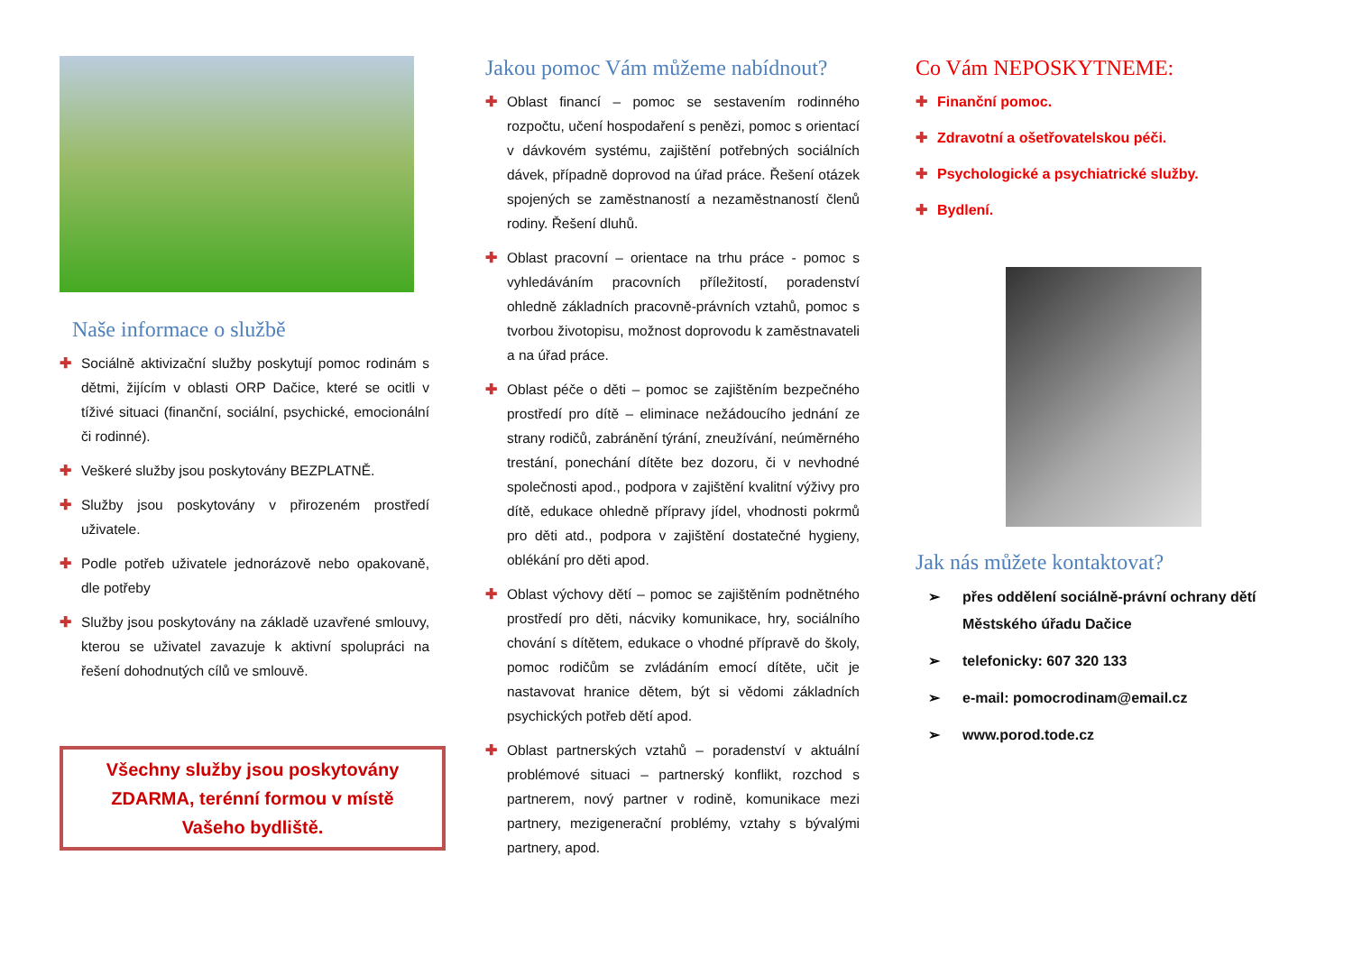Naše informace o službě
✚ Sociálně aktivizační služby poskytují pomoc rodinám s dětmi, žijícím v oblasti ORP Dačice, které se ocitli v tíživé situaci (finanční, sociální, psychické, emocionální či rodinné).
✚ Veškeré služby jsou poskytovány BEZPLATNĚ.
✚ Služby jsou poskytovány v přirozeném prostředí uživatele.
✚ Podle potřeb uživatele jednorázově nebo opakovaně, dle potřeby
✚ Služby jsou poskytovány na základě uzavřené smlouvy, kterou se uživatel zavazuje k aktivní spolupráci na řešení dohodnutých cílů ve smlouvě.
Všechny služby jsou poskytovány ZDARMA, terénní formou v místě Vašeho bydliště.
Jakou pomoc Vám můžeme nabídnout?
✚ Oblast financí – pomoc se sestavením rodinného rozpočtu, učení hospodaření s penězi, pomoc s orientací v dávkovém systému, zajištění potřebných sociálních dávek, případně doprovod na úřad práce. Řešení otázek spojených se zaměstnaností a nezaměstnaností členů rodiny. Řešení dluhů.
✚ Oblast pracovní – orientace na trhu práce - pomoc s vyhledáváním pracovních příležitostí, poradenství ohledně základních pracovně-právních vztahů, pomoc s tvorbou životopisu, možnost doprovodu k zaměstnavateli a na úřad práce.
✚ Oblast péče o děti – pomoc se zajištěním bezpečného prostředí pro dítě – eliminace nežádoucího jednání ze strany rodičů, zabránění týrání, zneužívání, neúměrného trestání, ponechání dítěte bez dozoru, či v nevhodné společnosti apod., podpora v zajištění kvalitní výživy pro dítě, edukace ohledně přípravy jídel, vhodnosti pokrmů pro děti atd., podpora v zajištění dostatečné hygieny, oblékání pro děti apod.
✚ Oblast výchovy dětí – pomoc se zajištěním podnětného prostředí pro děti, nácviky komunikace, hry, sociálního chování s dítětem, edukace o vhodné přípravě do školy, pomoc rodičům se zvládáním emocí dítěte, učit je nastavovat hranice dětem, být si vědomi základních psychických potřeb dětí apod.
✚ Oblast partnerských vztahů – poradenství v aktuální problémové situaci – partnerský konflikt, rozchod s partnerem, nový partner v rodině, komunikace mezi partnery, mezigenerační problémy, vztahy s bývalými partnery, apod.
Co Vám NEPOSKYTNEME:
✚ Finanční pomoc.
✚ Zdravotní a ošetřovatelskou péči.
✚ Psychologické a psychiatrické služby.
✚ Bydlení.
Jak nás můžete kontaktovat?
➢ přes oddělení sociálně-právní ochrany dětí Městského úřadu Dačice
➢ telefonicky: 607 320 133
➢ e-mail: pomocrodinam@email.cz
➢ www.porod.tode.cz